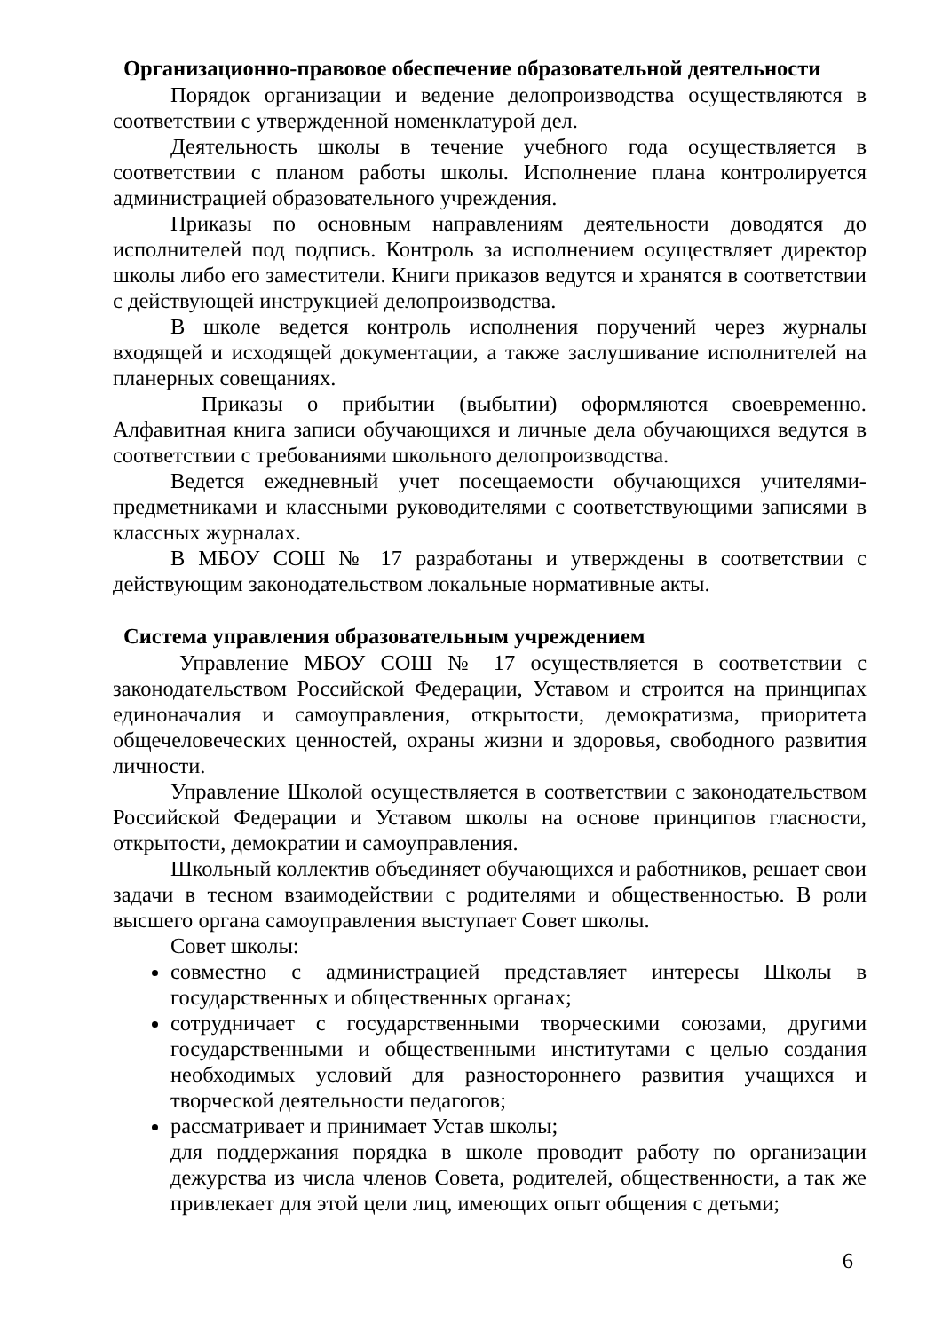Организационно-правовое обеспечение образовательной деятельности
Порядок организации и ведение делопроизводства осуществляются в соответствии с утвержденной номенклатурой дел.
Деятельность школы в течение учебного года осуществляется в соответствии с планом работы школы. Исполнение плана контролируется администрацией образовательного учреждения.
Приказы по основным направлениям деятельности доводятся до исполнителей под подпись. Контроль за исполнением осуществляет директор школы либо его заместители. Книги приказов ведутся и хранятся в соответствии с действующей инструкцией делопроизводства.
В школе ведется контроль исполнения поручений через журналы входящей и исходящей документации, а также заслушивание исполнителей на планерных совещаниях.
Приказы о прибытии (выбытии) оформляются своевременно. Алфавитная книга записи обучающихся и личные дела обучающихся ведутся в соответствии с требованиями школьного делопроизводства.
Ведется ежедневный учет посещаемости обучающихся учителями-предметниками и классными руководителями с соответствующими записями в классных журналах.
В МБОУ СОШ № 17 разработаны и утверждены в соответствии с действующим законодательством локальные нормативные акты.
Система управления образовательным учреждением
Управление МБОУ СОШ № 17 осуществляется в соответствии с законодательством Российской Федерации, Уставом и строится на принципах единоначалия и самоуправления, открытости, демократизма, приоритета общечеловеческих ценностей, охраны жизни и здоровья, свободного развития личности.
Управление Школой осуществляется в соответствии с законодательством Российской Федерации и Уставом школы на основе принципов гласности, открытости, демократии и самоуправления.
Школьный коллектив объединяет обучающихся и работников, решает свои задачи в тесном взаимодействии с родителями и общественностью. В роли высшего органа самоуправления выступает Совет школы.
Совет школы:
совместно с администрацией представляет интересы Школы в государственных и общественных органах;
сотрудничает с государственными творческими союзами, другими государственными и общественными институтами с целью создания необходимых условий для разностороннего развития учащихся и творческой деятельности педагогов;
рассматривает и принимает Устав школы;
для поддержания порядка в школе проводит работу по организации дежурства из числа членов Совета, родителей, общественности, а так же привлекает для этой цели лиц, имеющих опыт общения с детьми;
6